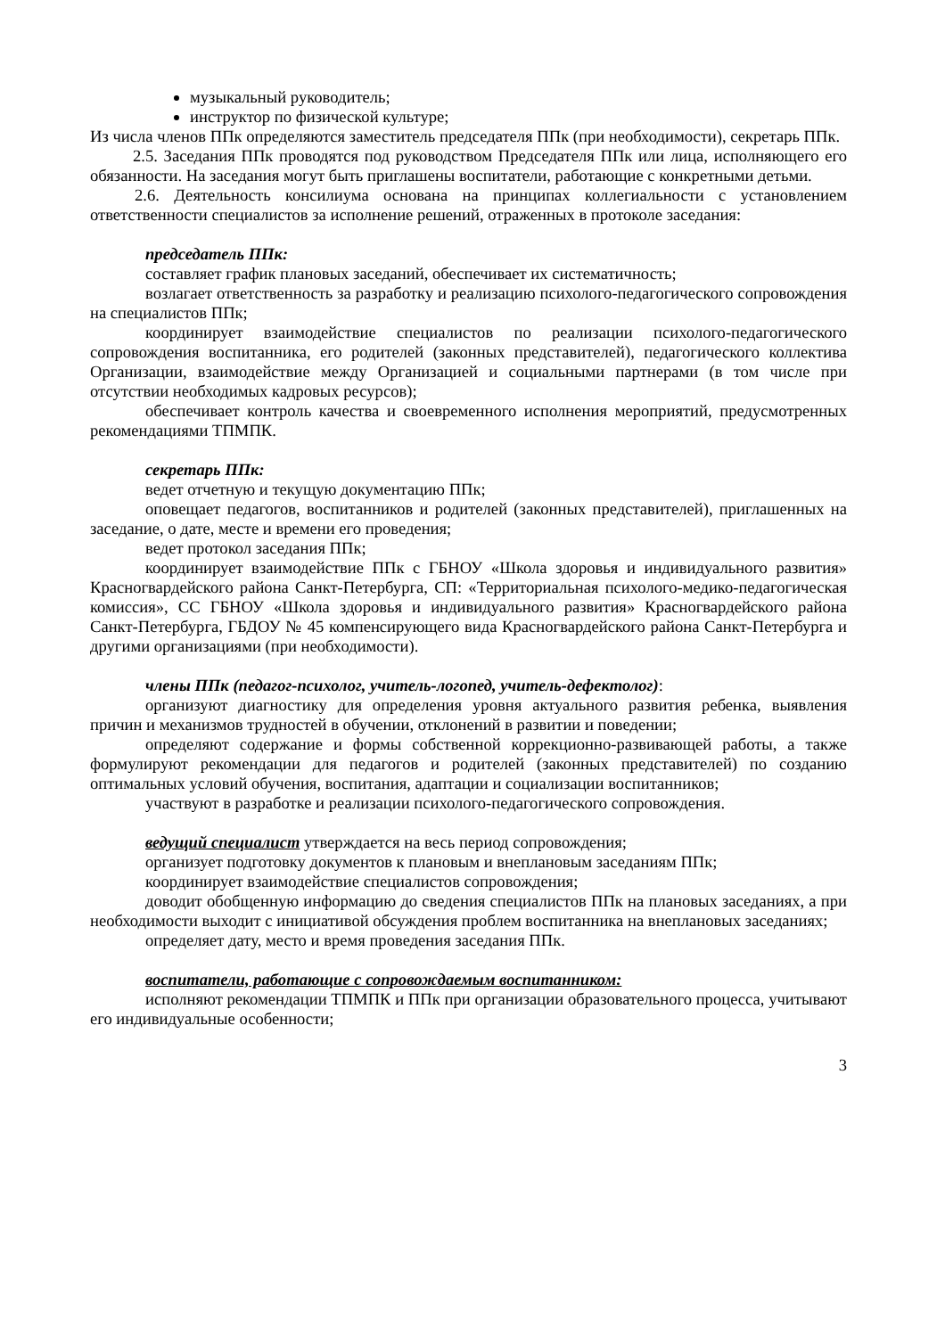музыкальный руководитель;
инструктор по физической культуре;
Из числа членов ППк определяются заместитель председателя ППк (при необходимости), секретарь ППк.
2.5. Заседания ППк проводятся под руководством Председателя ППк или лица, исполняющего его обязанности. На заседания могут быть приглашены воспитатели, работающие с конкретными детьми.
2.6. Деятельность консилиума основана на принципах коллегиальности с установлением ответственности специалистов за исполнение решений, отраженных в протоколе заседания:
председатель ППк:
составляет график плановых заседаний, обеспечивает их систематичность;
возлагает ответственность за разработку и реализацию психолого-педагогического сопровождения на специалистов ППк;
координирует взаимодействие специалистов по реализации психолого-педагогического сопровождения воспитанника, его родителей (законных представителей), педагогического коллектива Организации, взаимодействие между Организацией и социальными партнерами (в том числе при отсутствии необходимых кадровых ресурсов);
обеспечивает контроль качества и своевременного исполнения мероприятий, предусмотренных рекомендациями ТПМПК.
секретарь ППк:
ведет отчетную и текущую документацию ППк;
оповещает педагогов, воспитанников и родителей (законных представителей), приглашенных на заседание, о дате, месте и времени его проведения;
ведет протокол заседания ППк;
координирует взаимодействие ППк с ГБНОУ «Школа здоровья и индивидуального развития» Красногвардейского района Санкт-Петербурга, СП: «Территориальная психолого-медико-педагогическая комиссия», СС ГБНОУ «Школа здоровья и индивидуального развития» Красногвардейского района Санкт-Петербурга, ГБДОУ № 45 компенсирующего вида Красногвардейского района Санкт-Петербурга и другими организациями (при необходимости).
члены ППк (педагог-психолог, учитель-логопед, учитель-дефектолог):
организуют диагностику для определения уровня актуального развития ребенка, выявления причин и механизмов трудностей в обучении, отклонений в развитии и поведении;
определяют содержание и формы собственной коррекционно-развивающей работы, а также формулируют рекомендации для педагогов и родителей (законных представителей) по созданию оптимальных условий обучения, воспитания, адаптации и социализации воспитанников;
участвуют в разработке и реализации психолого-педагогического сопровождения.
ведущий специалист утверждается на весь период сопровождения;
организует подготовку документов к плановым и внеплановым заседаниям ППк;
координирует взаимодействие специалистов сопровождения;
доводит обобщенную информацию до сведения специалистов ППк на плановых заседаниях, а при необходимости выходит с инициативой обсуждения проблем воспитанника на внеплановых заседаниях;
определяет дату, место и время проведения заседания ППк.
воспитатели, работающие с сопровождаемым воспитанником:
исполняют рекомендации ТПМПК и ППк при организации образовательного процесса, учитывают его индивидуальные особенности;
3